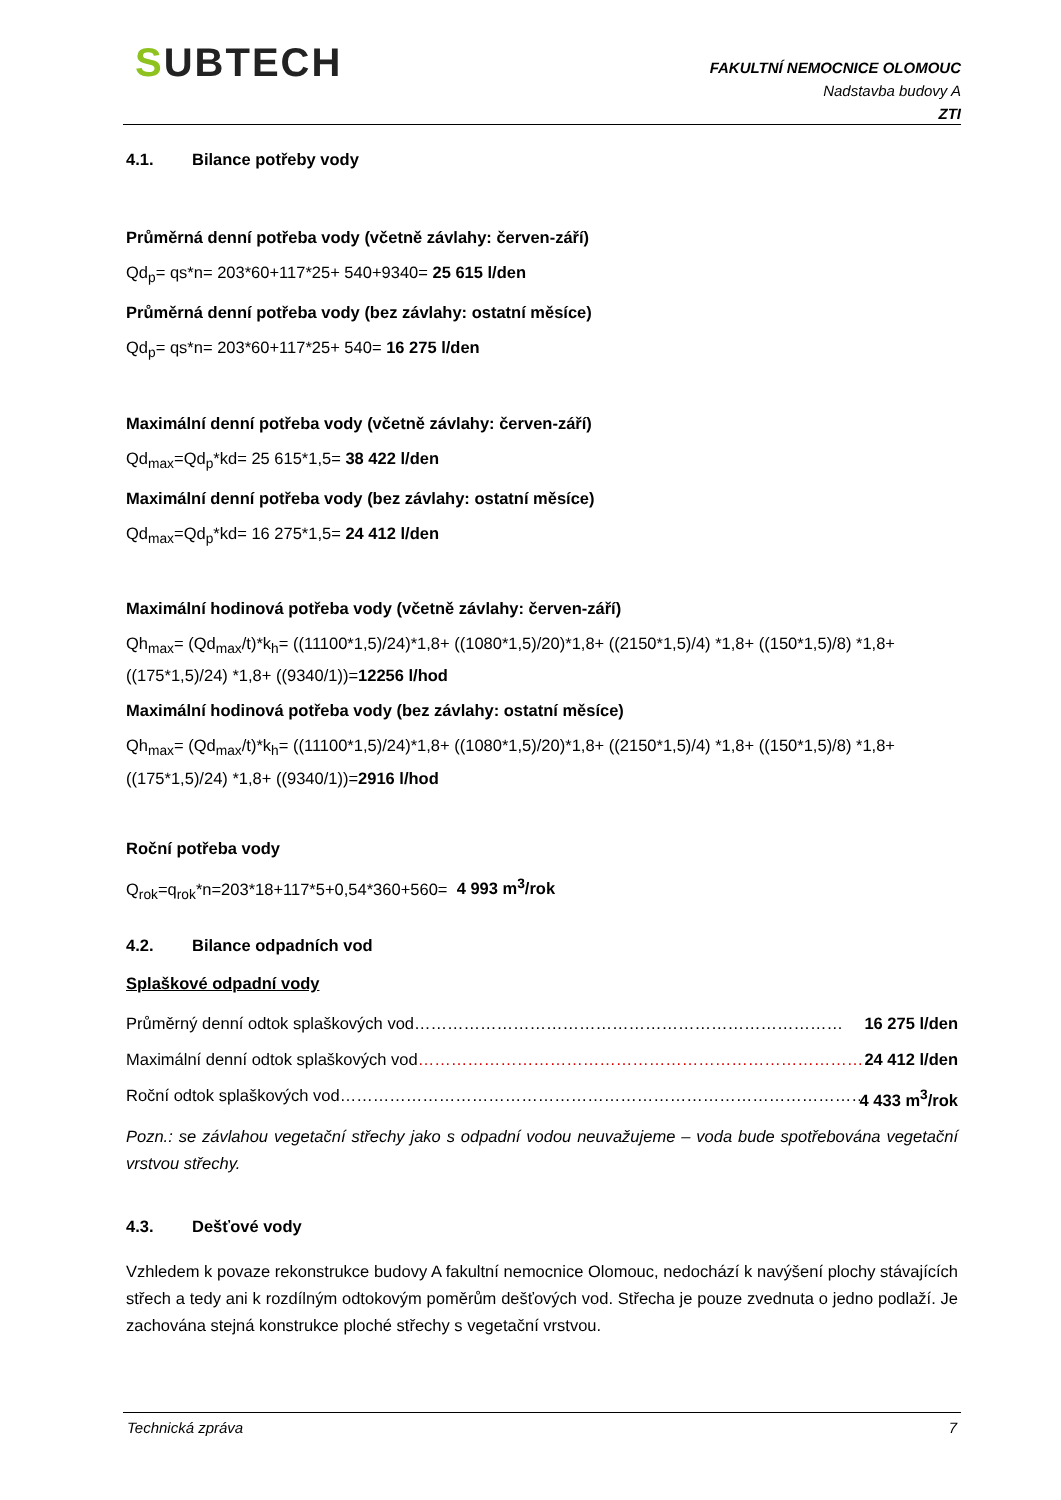SUBTECH
FAKULTNÍ NEMOCNICE OLOMOUC
Nadstavba budovy A
ZTI
4.1. Bilance potřeby vody
Průměrná denní potřeba vody (včetně závlahy: červen-září)
Qd<sub>p</sub>= qs*n= 203*60+117*25+ 540+9340= 25 615 l/den
Průměrná denní potřeba vody (bez závlahy: ostatní měsíce)
Qd<sub>p</sub>= qs*n= 203*60+117*25+ 540= 16 275 l/den
Maximální denní potřeba vody (včetně závlahy: červen-září)
Qd<sub>max</sub>=Qd<sub>p</sub>*kd= 25 615*1,5= 38 422 l/den
Maximální denní potřeba vody (bez závlahy: ostatní měsíce)
Qd<sub>max</sub>=Qd<sub>p</sub>*kd= 16 275*1,5= 24 412 l/den
Maximální hodinová potřeba vody (včetně závlahy: červen-září)
Qh<sub>max</sub>= (Qd<sub>max</sub>/t)*k<sub>h</sub>= ((11100*1,5)/24)*1,8+ ((1080*1,5)/20)*1,8+ ((2150*1,5)/4) *1,8+ ((150*1,5)/8) *1,8+ ((175*1,5)/24) *1,8+ ((9340/1))=12256 l/hod
Maximální hodinová potřeba vody (bez závlahy: ostatní měsíce)
Qh<sub>max</sub>= (Qd<sub>max</sub>/t)*k<sub>h</sub>= ((11100*1,5)/24)*1,8+ ((1080*1,5)/20)*1,8+ ((2150*1,5)/4) *1,8+ ((150*1,5)/8) *1,8+ ((175*1,5)/24) *1,8+ ((9340/1))=2916 l/hod
Roční potřeba vody
Q<sub>rok</sub>=q<sub>rok</sub>*n=203*18+117*5+0,54*360+560= 4 993 m<sup>3</sup>/rok
4.2. Bilance odpadních vod
Splaškové odpadní vody
Průměrný denní odtok splaškových vod…………………………………………………………………… 16 275 l/den
Maximální denní odtok splaškových vod………………………………………………………………………… 24 412 l/den
Roční odtok splaškových vod…………………………………………………………………………………… 4 433 m<sup>3</sup>/rok
Pozn.: se závlahou vegetační střechy jako s odpadní vodou neuvažujeme – voda bude spotřebována vegetační vrstvou střechy.
4.3. Dešťové vody
Vzhledem k povaze rekonstrukce budovy A fakultní nemocnice Olomouc, nedochází k navýšení plochy stávajících střech a tedy ani k rozdílným odtokovým poměrům dešťových vod. Střecha je pouze zvednuta o jedno podlaží. Je zachována stejná konstrukce ploché střechy s vegetační vrstvou.
Technická zpráva 7